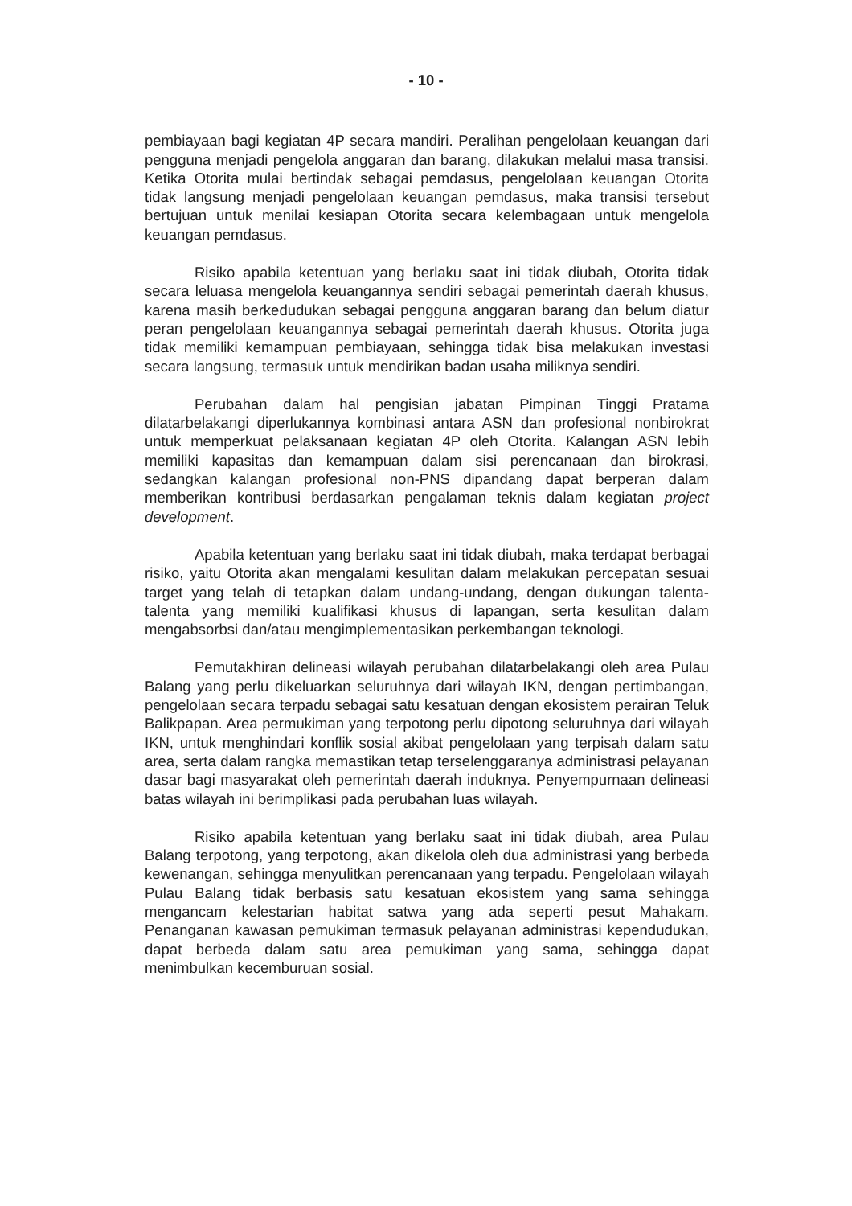- 10 -
pembiayaan bagi kegiatan 4P secara mandiri. Peralihan pengelolaan keuangan dari pengguna menjadi pengelola anggaran dan barang, dilakukan melalui masa transisi. Ketika Otorita mulai bertindak sebagai pemdasus, pengelolaan keuangan Otorita tidak langsung menjadi pengelolaan keuangan pemdasus, maka transisi tersebut bertujuan untuk menilai kesiapan Otorita secara kelembagaan untuk mengelola keuangan pemdasus.
Risiko apabila ketentuan yang berlaku saat ini tidak diubah, Otorita tidak secara leluasa mengelola keuangannya sendiri sebagai pemerintah daerah khusus, karena masih berkedudukan sebagai pengguna anggaran barang dan belum diatur peran pengelolaan keuangannya sebagai pemerintah daerah khusus. Otorita juga tidak memiliki kemampuan pembiayaan, sehingga tidak bisa melakukan investasi secara langsung, termasuk untuk mendirikan badan usaha miliknya sendiri.
Perubahan dalam hal pengisian jabatan Pimpinan Tinggi Pratama dilatarbelakangi diperlukannya kombinasi antara ASN dan profesional nonbirokrat untuk memperkuat pelaksanaan kegiatan 4P oleh Otorita. Kalangan ASN lebih memiliki kapasitas dan kemampuan dalam sisi perencanaan dan birokrasi, sedangkan kalangan profesional non-PNS dipandang dapat berperan dalam memberikan kontribusi berdasarkan pengalaman teknis dalam kegiatan project development.
Apabila ketentuan yang berlaku saat ini tidak diubah, maka terdapat berbagai risiko, yaitu Otorita akan mengalami kesulitan dalam melakukan percepatan sesuai target yang telah di tetapkan dalam undang-undang, dengan dukungan talenta-talenta yang memiliki kualifikasi khusus di lapangan, serta kesulitan dalam mengabsorbsi dan/atau mengimplementasikan perkembangan teknologi.
Pemutakhiran delineasi wilayah perubahan dilatarbelakangi oleh area Pulau Balang yang perlu dikeluarkan seluruhnya dari wilayah IKN, dengan pertimbangan, pengelolaan secara terpadu sebagai satu kesatuan dengan ekosistem perairan Teluk Balikpapan. Area permukiman yang terpotong perlu dipotong seluruhnya dari wilayah IKN, untuk menghindari konflik sosial akibat pengelolaan yang terpisah dalam satu area, serta dalam rangka memastikan tetap terselenggaranya administrasi pelayanan dasar bagi masyarakat oleh pemerintah daerah induknya. Penyempurnaan delineasi batas wilayah ini berimplikasi pada perubahan luas wilayah.
Risiko apabila ketentuan yang berlaku saat ini tidak diubah, area Pulau Balang terpotong, yang terpotong, akan dikelola oleh dua administrasi yang berbeda kewenangan, sehingga menyulitkan perencanaan yang terpadu. Pengelolaan wilayah Pulau Balang tidak berbasis satu kesatuan ekosistem yang sama sehingga mengancam kelestarian habitat satwa yang ada seperti pesut Mahakam. Penanganan kawasan pemukiman termasuk pelayanan administrasi kependudukan, dapat berbeda dalam satu area pemukiman yang sama, sehingga dapat menimbulkan kecemburuan sosial.